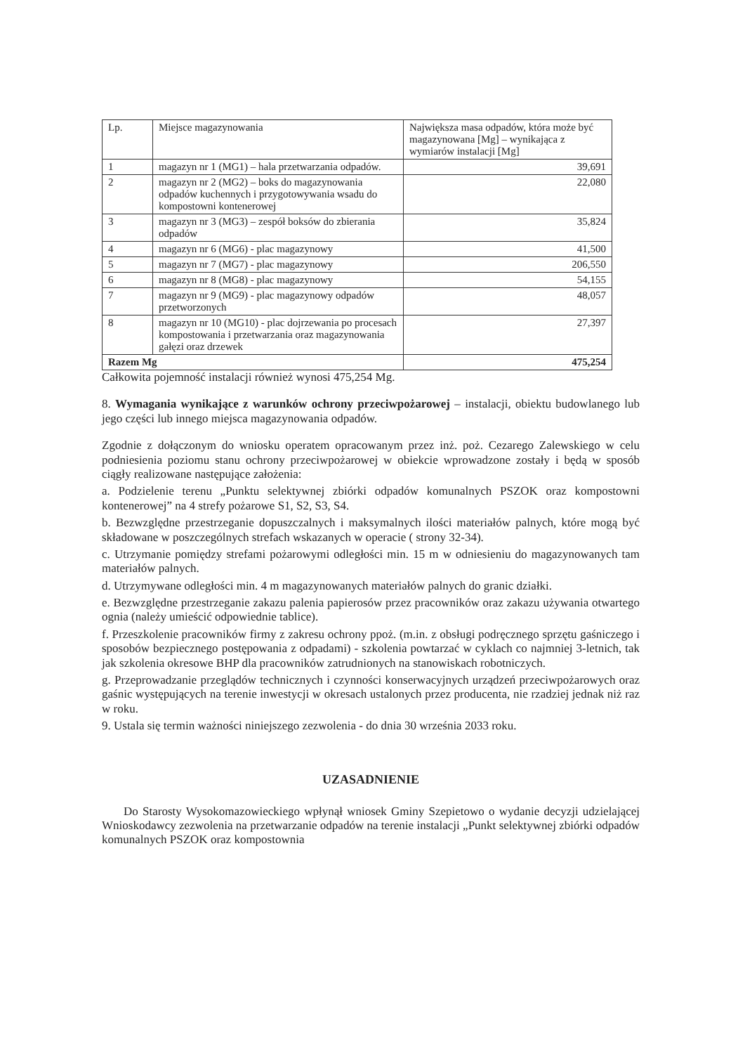| Lp. | Miejsce magazynowania | Największa masa odpadów, która może być magazynowana [Mg] – wynikająca z wymiarów instalacji [Mg] |
| --- | --- | --- |
| 1 | magazyn nr 1 (MG1) – hala przetwarzania odpadów. | 39,691 |
| 2 | magazyn nr 2 (MG2) – boks do magazynowania odpadów kuchennych i przygotowywania wsadu do kompostowni kontenerowej | 22,080 |
| 3 | magazyn nr 3 (MG3) – zespół boksów do zbierania odpadów | 35,824 |
| 4 | magazyn nr 6 (MG6) - plac magazynowy | 41,500 |
| 5 | magazyn nr 7 (MG7) - plac magazynowy | 206,550 |
| 6 | magazyn nr 8 (MG8) - plac magazynowy | 54,155 |
| 7 | magazyn nr 9 (MG9) - plac magazynowy odpadów przetworzonych | 48,057 |
| 8 | magazyn nr 10 (MG10) - plac dojrzewania po procesach kompostowania i przetwarzania oraz magazynowania gałęzi oraz drzewek | 27,397 |
| Razem Mg | | 475,254 |
Całkowita pojemność instalacji również wynosi 475,254 Mg.
8. Wymagania wynikające z warunków ochrony przeciwpożarowej – instalacji, obiektu budowlanego lub jego części lub innego miejsca magazynowania odpadów.
Zgodnie z dołączonym do wniosku operatem opracowanym przez inż. poż. Cezarego Zalewskiego w celu podniesienia poziomu stanu ochrony przeciwpożarowej w obiekcie wprowadzone zostały i będą w sposób ciągły realizowane następujące założenia:
a. Podzielenie terenu „Punktu selektywnej zbiórki odpadów komunalnych PSZOK oraz kompostowni kontenerowej” na 4 strefy pożarowe S1, S2, S3, S4.
b. Bezwzględne przestrzeganie dopuszczalnych i maksymalnych ilości materiałów palnych, które mogą być składowane w poszczególnych strefach wskazanych w operacie ( strony 32-34).
c. Utrzymanie pomiędzy strefami pożarowymi odległości min. 15 m w odniesieniu do magazynowanych tam materiałów palnych.
d. Utrzymywane odległości min. 4 m magazynowanych materiałów palnych do granic działki.
e. Bezwzględne przestrzeganie zakazu palenia papierosów przez pracowników oraz zakazu używania otwartego ognia (należy umieścić odpowiednie tablice).
f. Przeszkolenie pracowników firmy z zakresu ochrony ppoż. (m.in. z obsługi podręcznego sprzętu gaśniczego i sposobów bezpiecznego postępowania z odpadami) - szkolenia powtarzać w cyklach co najmniej 3-letnich, tak jak szkolenia okresowe BHP dla pracowników zatrudnionych na stanowiskach robotniczych.
g. Przeprowadzanie przeglądów technicznych i czynności konserwacyjnych urządzeń przeciwpożarowych oraz gaśnic występujących na terenie inwestycji w okresach ustalonych przez producenta, nie rzadziej jednak niż raz w roku.
9. Ustala się termin ważności niniejszego zezwolenia - do dnia 30 września 2033 roku.
UZASADNIENIE
Do Starosty Wysokomazowieckiego wpłynął wniosek Gminy Szepietowo o wydanie decyzji udzielającej Wnioskodawcy zezwolenia na przetwarzanie odpadów na terenie instalacji „Punkt selektywnej zbiórki odpadów komunalnych PSZOK oraz kompostownia